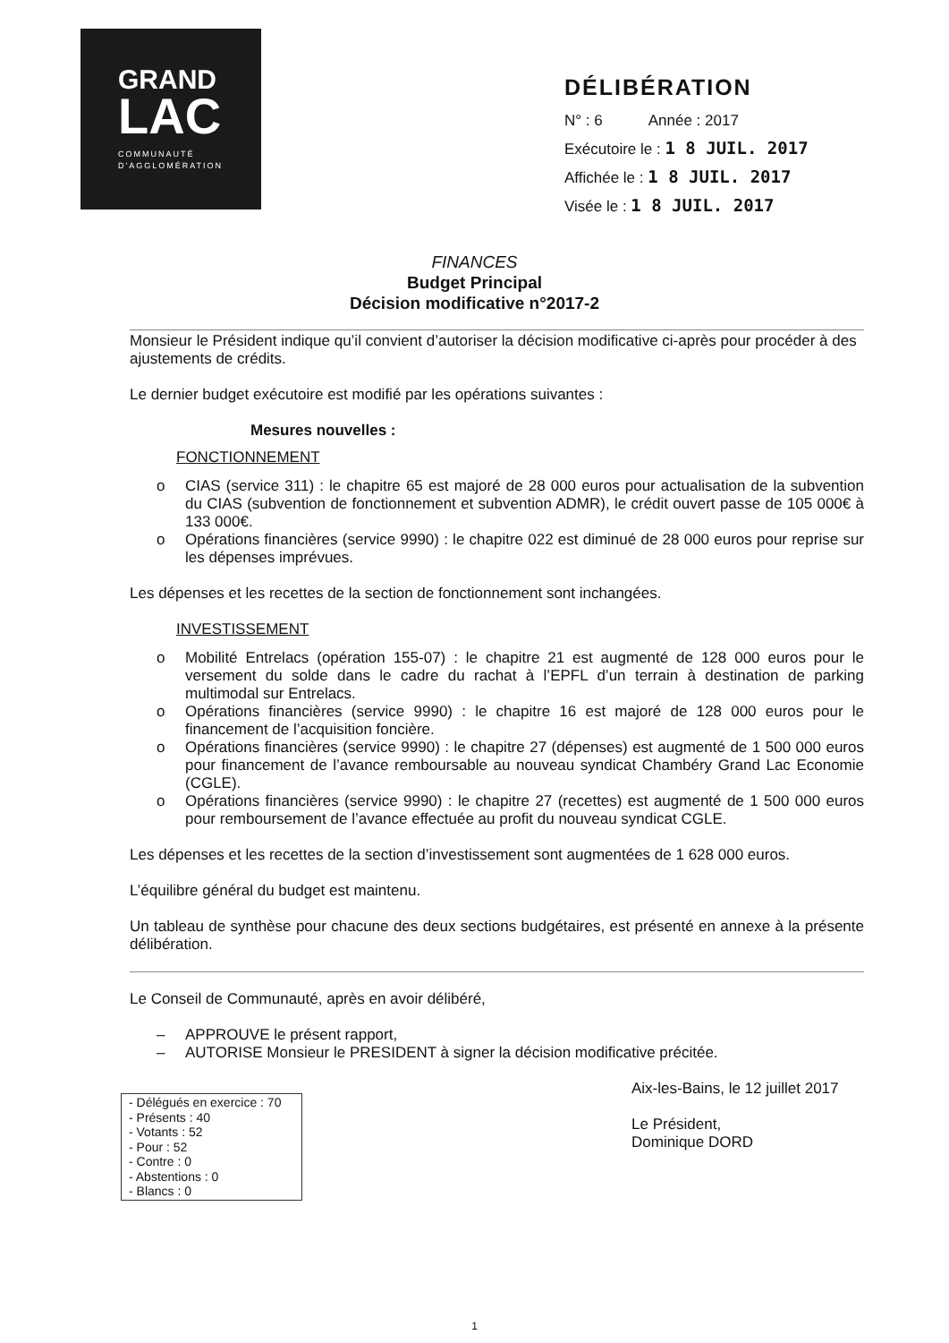GRAND
LAC
COMMUNAUTÉ
D'AGGLOMÉRATION
DÉLIBÉRATION
N° : 6 Année : 2017
Exécutoire le : 1 8 JUIL. 2017
Affichée le : 1 8 JUIL. 2017
Visée le : 1 8 JUIL. 2017
FINANCES
Budget Principal
Décision modificative n°2017-2
Monsieur le Président indique qu’il convient d’autoriser la décision modificative ci-après pour procéder à des ajustements de crédits.
Le dernier budget exécutoire est modifié par les opérations suivantes :
Mesures nouvelles :
FONCTIONNEMENT
o CIAS (service 311) : le chapitre 65 est majoré de 28 000 euros pour actualisation de la subvention du CIAS (subvention de fonctionnement et subvention ADMR), le crédit ouvert passe de 105 000€ à 133 000€.
o Opérations financières (service 9990) : le chapitre 022 est diminué de 28 000 euros pour reprise sur les dépenses imprévues.
Les dépenses et les recettes de la section de fonctionnement sont inchangées.
INVESTISSEMENT
o Mobilité Entrelacs (opération 155-07) : le chapitre 21 est augmenté de 128 000 euros pour le versement du solde dans le cadre du rachat à l’EPFL d’un terrain à destination de parking multimodal sur Entrelacs.
o Opérations financières (service 9990) : le chapitre 16 est majoré de 128 000 euros pour le financement de l’acquisition foncière.
o Opérations financières (service 9990) : le chapitre 27 (dépenses) est augmenté de 1 500 000 euros pour financement de l’avance remboursable au nouveau syndicat Chambéry Grand Lac Economie (CGLE).
o Opérations financières (service 9990) : le chapitre 27 (recettes) est augmenté de 1 500 000 euros pour remboursement de l’avance effectuée au profit du nouveau syndicat CGLE.
Les dépenses et les recettes de la section d’investissement sont augmentées de 1 628 000 euros.
L’équilibre général du budget est maintenu.
Un tableau de synthèse pour chacune des deux sections budgétaires, est présenté en annexe à la présente délibération.
Le Conseil de Communauté, après en avoir délibéré,
– APPROUVE le présent rapport,
– AUTORISE Monsieur le PRESIDENT à signer la décision modificative précitée.
- Délégués en exercice : 70
- Présents : 40
- Votants : 52
- Pour : 52
- Contre : 0
- Abstentions : 0
- Blancs : 0
Aix-les-Bains, le 12 juillet 2017
Le Président,
Dominique DORD
1